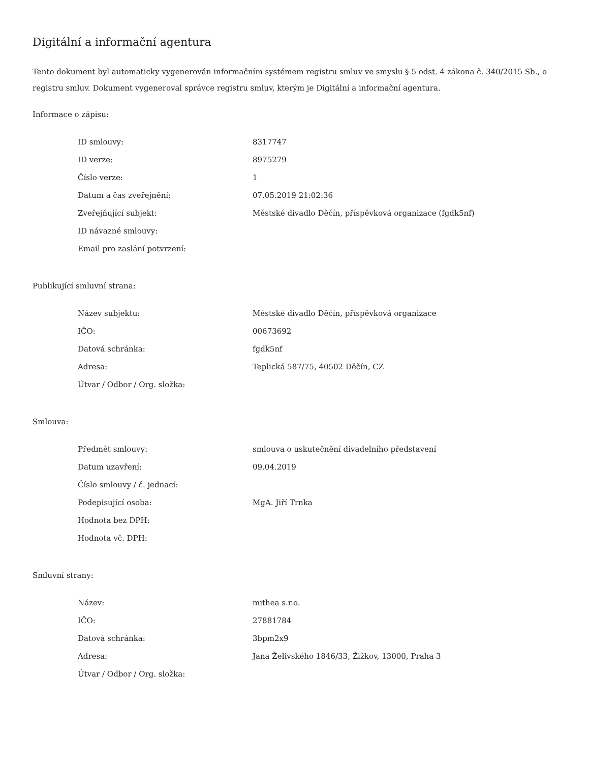Digitální a informační agentura
Tento dokument byl automaticky vygenerován informačním systémem registru smluv ve smyslu § 5 odst. 4 zákona č. 340/2015 Sb., o registru smluv. Dokument vygeneroval správce registru smluv, kterým je Digitální a informační agentura.
Informace o zápisu:
| ID smlouvy: | 8317747 |
| ID verze: | 8975279 |
| Číslo verze: | 1 |
| Datum a čas zveřejnění: | 07.05.2019 21:02:36 |
| Zveřejňující subjekt: | Městské divadlo Děčín, příspěvková organizace (fgdk5nf) |
| ID návazné smlouvy: | |
| Email pro zaslání potvrzení: | |
Publikující smluvní strana:
| Název subjektu: | Městské divadlo Děčín, příspěvková organizace |
| IČO: | 00673692 |
| Datová schránka: | fgdk5nf |
| Adresa: | Teplická 587/75, 40502 Děčín, CZ |
| Útvar / Odbor / Org. složka: | |
Smlouva:
| Předmět smlouvy: | smlouva o uskutečnění divadelního představení |
| Datum uzavření: | 09.04.2019 |
| Číslo smlouvy / č. jednací: | |
| Podepisující osoba: | MgA. Jiří Trnka |
| Hodnota bez DPH: | |
| Hodnota vč. DPH: | |
Smluvní strany:
| Název: | mithea s.r.o. |
| IČO: | 27881784 |
| Datová schránka: | 3bpm2x9 |
| Adresa: | Jana Želivského 1846/33, Žižkov, 13000, Praha 3 |
| Útvar / Odbor / Org. složka: | |